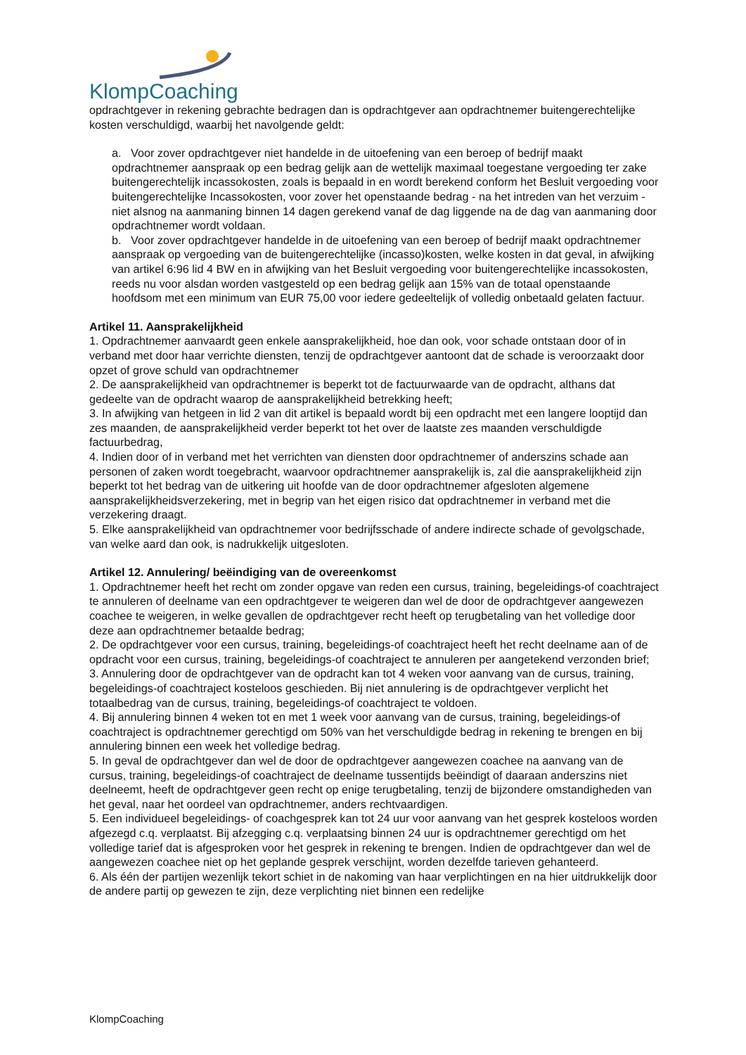KlompCoaching
opdrachtgever in rekening gebrachte bedragen dan is opdrachtgever aan opdrachtnemer buitengerechtelijke kosten verschuldigd, waarbij het navolgende geldt:
a. Voor zover opdrachtgever niet handelde in de uitoefening van een beroep of bedrijf maakt opdrachtnemer aanspraak op een bedrag gelijk aan de wettelijk maximaal toegestane vergoeding ter zake buitengerechtelijk incassokosten, zoals is bepaald in en wordt berekend conform het Besluit vergoeding voor buitengerechtelijke Incassokosten, voor zover het openstaande bedrag - na het intreden van het verzuim - niet alsnog na aanmaning binnen 14 dagen gerekend vanaf de dag liggende na de dag van aanmaning door opdrachtnemer wordt voldaan.
b. Voor zover opdrachtgever handelde in de uitoefening van een beroep of bedrijf maakt opdrachtnemer aanspraak op vergoeding van de buitengerechtelijke (incasso)kosten, welke kosten in dat geval, in afwijking van artikel 6:96 lid 4 BW en in afwijking van het Besluit vergoeding voor buitengerechtelijke incassokosten, reeds nu voor alsdan worden vastgesteld op een bedrag gelijk aan 15% van de totaal openstaande hoofdsom met een minimum van EUR 75,00 voor iedere gedeeltelijk of volledig onbetaald gelaten factuur.
Artikel 11. Aansprakelijkheid
1. Opdrachtnemer aanvaardt geen enkele aansprakelijkheid, hoe dan ook, voor schade ontstaan door of in verband met door haar verrichte diensten, tenzij de opdrachtgever aantoont dat de schade is veroorzaakt door opzet of grove schuld van opdrachtnemer
2. De aansprakelijkheid van opdrachtnemer is beperkt tot de factuurwaarde van de opdracht, althans dat gedeelte van de opdracht waarop de aansprakelijkheid betrekking heeft;
3. In afwijking van hetgeen in lid 2 van dit artikel is bepaald wordt bij een opdracht met een langere looptijd dan zes maanden, de aansprakelijkheid verder beperkt tot het over de laatste zes maanden verschuldigde factuurbedrag,
4. Indien door of in verband met het verrichten van diensten door opdrachtnemer of anderszins schade aan personen of zaken wordt toegebracht, waarvoor opdrachtnemer aansprakelijk is, zal die aansprakelijkheid zijn beperkt tot het bedrag van de uitkering uit hoofde van de door opdrachtnemer afgesloten algemene aansprakelijkheidsverzekering, met in begrip van het eigen risico dat opdrachtnemer in verband met die verzekering draagt.
5. Elke aansprakelijkheid van opdrachtnemer voor bedrijfsschade of andere indirecte schade of gevolgschade, van welke aard dan ook, is nadrukkelijk uitgesloten.
Artikel 12. Annulering/ beëindiging van de overeenkomst
1. Opdrachtnemer heeft het recht om zonder opgave van reden een cursus, training, begeleidings-of coachtraject te annuleren of deelname van een opdrachtgever te weigeren dan wel de door de opdrachtgever aangewezen coachee te weigeren, in welke gevallen de opdrachtgever recht heeft op terugbetaling van het volledige door deze aan opdrachtnemer betaalde bedrag;
2. De opdrachtgever voor een cursus, training, begeleidings-of coachtraject heeft het recht deelname aan of de opdracht voor een cursus, training, begeleidings-of coachtraject te annuleren per aangetekend verzonden brief;
3. Annulering door de opdrachtgever van de opdracht kan tot 4 weken voor aanvang van de cursus, training, begeleidings-of coachtraject kosteloos geschieden. Bij niet annulering is de opdrachtgever verplicht het totaalbedrag van de cursus, training, begeleidings-of coachtraject te voldoen.
4. Bij annulering binnen 4 weken tot en met 1 week voor aanvang van de cursus, training, begeleidings-of coachtraject is opdrachtnemer gerechtigd om 50% van het verschuldigde bedrag in rekening te brengen en bij annulering binnen een week het volledige bedrag.
5. In geval de opdrachtgever dan wel de door de opdrachtgever aangewezen coachee na aanvang van de cursus, training, begeleidings-of coachtraject de deelname tussentijds beëindigt of daaraan anderszins niet deelneemt, heeft de opdrachtgever geen recht op enige terugbetaling, tenzij de bijzondere omstandigheden van het geval, naar het oordeel van opdrachtnemer, anders rechtvaardigen.
5. Een individueel begeleidings- of coachgesprek kan tot 24 uur voor aanvang van het gesprek kosteloos worden afgezegd c.q. verplaatst. Bij afzegging c.q. verplaatsing binnen 24 uur is opdrachtnemer gerechtigd om het volledige tarief dat is afgesproken voor het gesprek in rekening te brengen. Indien de opdrachtgever dan wel de aangewezen coachee niet op het geplande gesprek verschijnt, worden dezelfde tarieven gehanteerd.
6. Als één der partijen wezenlijk tekort schiet in de nakoming van haar verplichtingen en na hier uitdrukkelijk door de andere partij op gewezen te zijn, deze verplichting niet binnen een redelijke
KlompCoaching